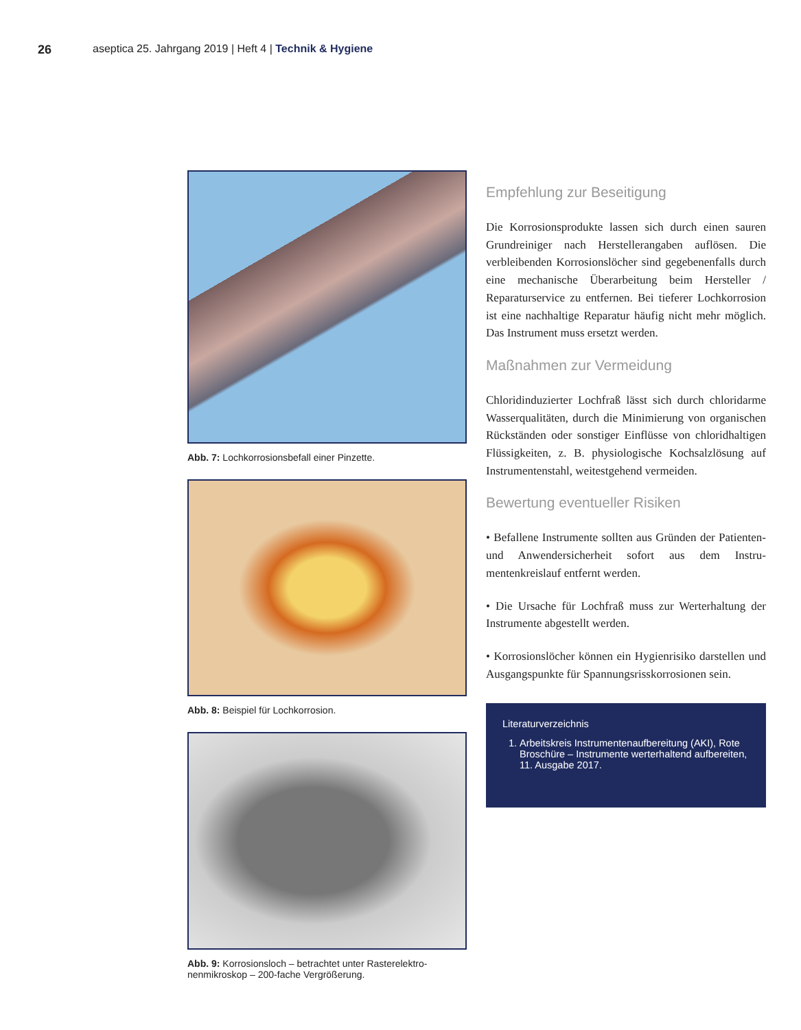26 aseptica 25. Jahrgang 2019 | Heft 4 | Technik & Hygiene
Abb. 7: Lochkorrosionsbefall einer Pinzette.
Abb. 8: Beispiel für Lochkorrosion.
Abb. 9: Korrosionsloch – betrachtet unter Rasterelektro­nenmikroskop – 200-fache Vergrößerung.
Empfehlung zur Beseitigung
Die Korrosionsprodukte lassen sich durch einen sauren Grundreiniger nach Herstellerangaben auf­lösen. Die verbleibenden Korrosionslöcher sind gegebenenfalls durch eine mechanische Überarbeitung beim Hersteller / Reparaturservice zu entfernen. Bei tieferer Lochkorrosion ist eine nachhaltige Repa­ratur häufig nicht mehr möglich. Das Instrument muss ersetzt werden.
Maßnahmen zur Vermeidung
Chloridinduzierter Lochfraß lässt sich durch chlo­ridarme Wasserqualitäten, durch die Minimierung von organischen Rückständen oder sonstiger Ein­flüsse von chloridhaltigen Flüssigkeiten, z. B. phy­siologische Kochsalzlösung auf Instrumentenstahl, weitestgehend vermeiden.
Bewertung eventueller Risiken
• Befallene Instrumente sollten aus Gründen der Pati­enten- und Anwendersicherheit sofort aus dem Instru­mentenkreislauf entfernt werden.
• Die Ursache für Lochfraß muss zur Werterhaltung der Instrumente abgestellt werden.
• Korrosionslöcher können ein Hygienrisiko darstellen und Ausgangspunkte für Spannungsrisskorrosionen sein.
Literaturverzeichnis
1. Arbeitskreis Instrumentenaufbereitung (AKI), Rote Broschüre – Instrumente werterhaltend aufbereiten, 11. Ausgabe 2017.